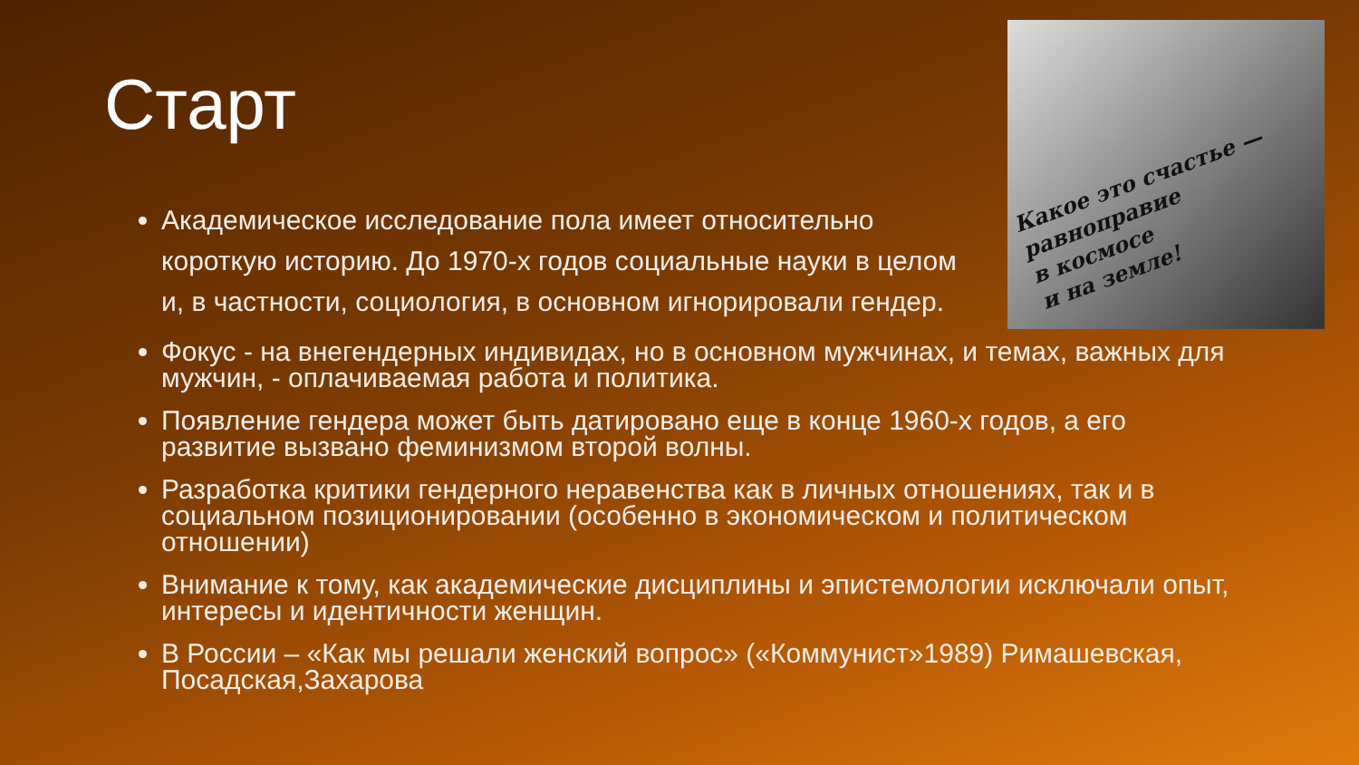Старт
Какое это счастье —
равноправие
в космосе
и на земле!
Академическое исследование пола имеет относительно короткую историю. До 1970-х годов социальные науки в целом и, в частности, социология, в основном игнорировали гендер.
Фокус - на внегендерных индивидах, но в основном мужчинах, и темах, важных для мужчин, - оплачиваемая работа и политика.
Появление гендера может быть датировано еще в конце 1960-х годов, а его развитие вызвано феминизмом второй волны.
Разработка критики гендерного неравенства как в личных отношениях, так и в социальном позиционировании (особенно в экономическом и политическом отношении)
Внимание к тому, как академические дисциплины и эпистемологии исключали опыт, интересы и идентичности женщин.
В России – «Как мы решали женский вопрос» («Коммунист»1989) Римашевская, Посадская,Захарова